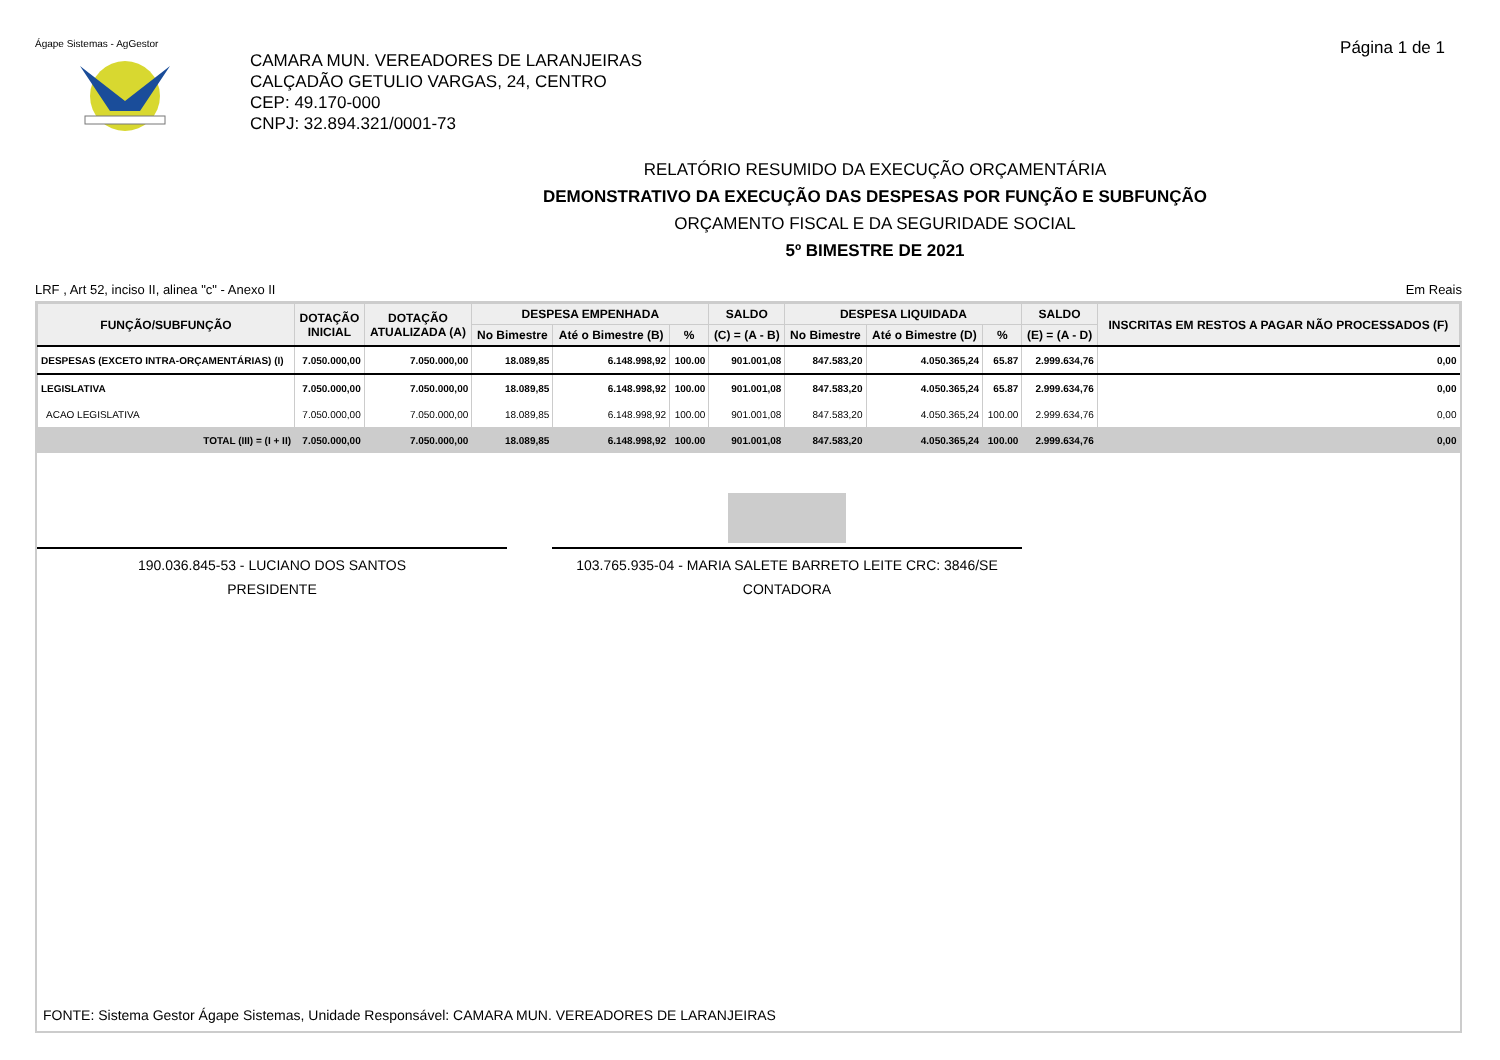Ágape Sistemas - AgGestor Página 1 de 1
CAMARA MUN. VEREADORES DE LARANJEIRAS
CALÇADÃO GETULIO VARGAS, 24, CENTRO
CEP: 49.170-000
CNPJ: 32.894.321/0001-73
RELATÓRIO RESUMIDO DA EXECUÇÃO ORÇAMENTÁRIA
DEMONSTRATIVO DA EXECUÇÃO DAS DESPESAS POR FUNÇÃO E SUBFUNÇÃO
ORÇAMENTO FISCAL E DA SEGURIDADE SOCIAL
5º BIMESTRE DE 2021
LRF , Art 52, inciso II, alinea "c" - Anexo II Em Reais
| FUNÇÃO/SUBFUNÇÃO | DOTAÇÃO INICIAL | DOTAÇÃO ATUALIZADA (A) | DESPESA EMPENHADA | | | SALDO | DESPESA LIQUIDADA | | | SALDO | INSCRITAS EM RESTOS A PAGAR NÃO PROCESSADOS (F) |
| --- | --- | --- | --- | --- | --- | --- | --- | --- | --- | --- | --- |
| | | | No Bimestre | Até o Bimestre (B) | % | (C) = (A - B) | No Bimestre | Até o Bimestre (D) | % | (E) = (A - D) | |
| DESPESAS (EXCETO INTRA-ORÇAMENTÁRIAS) (I) | 7.050.000,00 | 7.050.000,00 | 18.089,85 | 6.148.998,92 | 100.00 | 901.001,08 | 847.583,20 | 4.050.365,24 | 65.87 | 2.999.634,76 | 0,00 |
| LEGISLATIVA | 7.050.000,00 | 7.050.000,00 | 18.089,85 | 6.148.998,92 | 100.00 | 901.001,08 | 847.583,20 | 4.050.365,24 | 65.87 | 2.999.634,76 | 0,00 |
| ACAO LEGISLATIVA | 7.050.000,00 | 7.050.000,00 | 18.089,85 | 6.148.998,92 | 100.00 | 901.001,08 | 847.583,20 | 4.050.365,24 | 100.00 | 2.999.634,76 | 0,00 |
| TOTAL (III) = (I + II) | 7.050.000,00 | 7.050.000,00 | 18.089,85 | 6.148.998,92 | 100.00 | 901.001,08 | 847.583,20 | 4.050.365,24 | 100.00 | 2.999.634,76 | 0,00 |
190.036.845-53 - LUCIANO DOS SANTOS
PRESIDENTE
103.765.935-04 - MARIA SALETE BARRETO LEITE CRC: 3846/SE
CONTADORA
FONTE: Sistema Gestor Ágape Sistemas, Unidade Responsável: CAMARA MUN. VEREADORES DE LARANJEIRAS